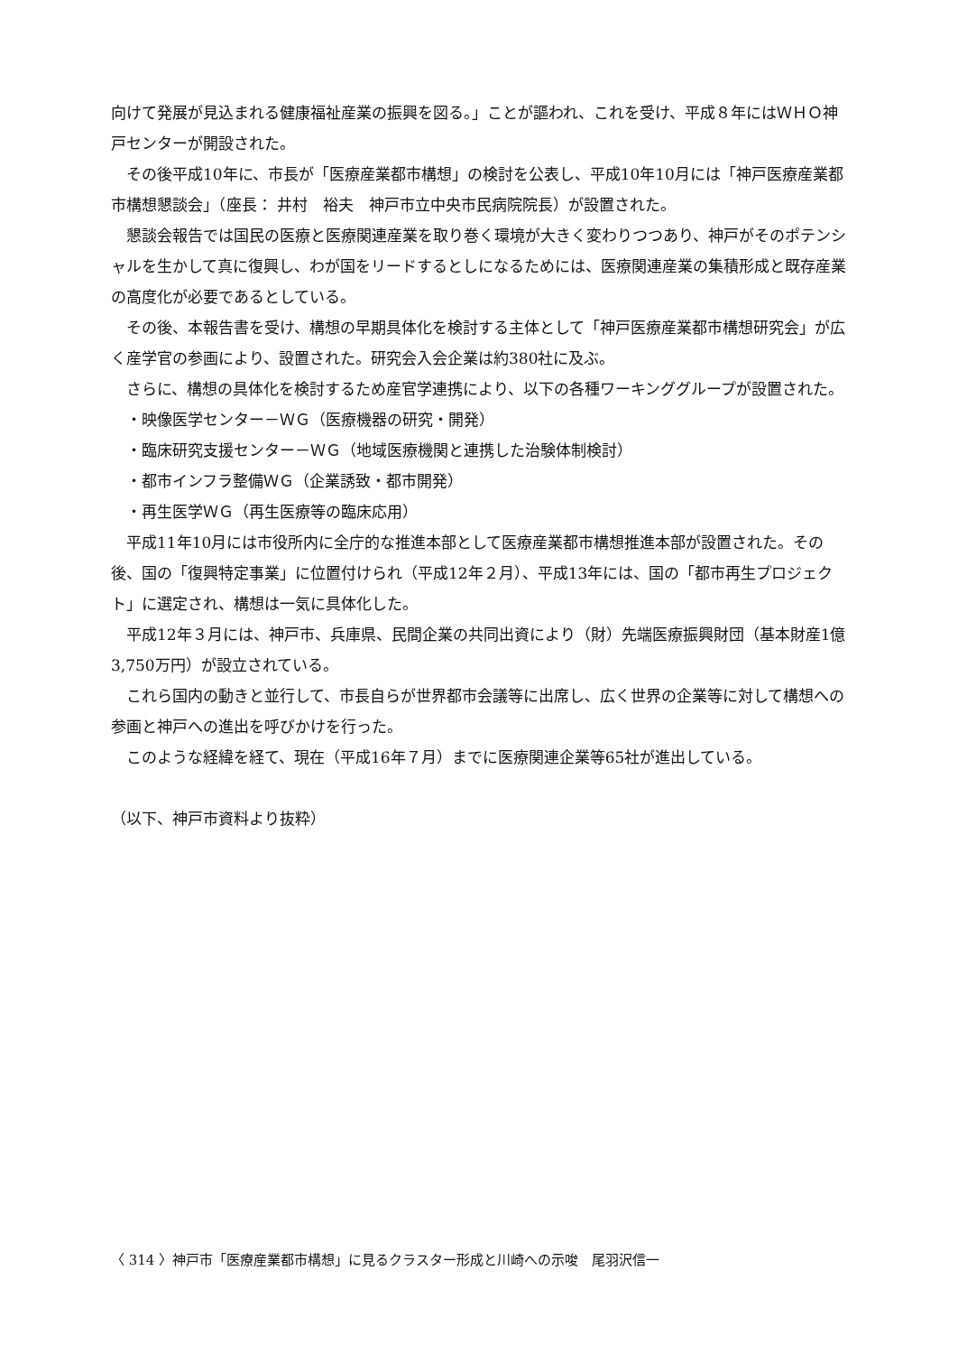向けて発展が見込まれる健康福祉産業の振興を図る。」ことが謳われ、これを受け、平成８年にはＷＨＯ神戸センターが開設された。
その後平成10年に、市長が「医療産業都市構想」の検討を公表し、平成10年10月には「神戸医療産業都市構想懇談会」（座長： 井村　裕夫　神戸市立中央市民病院院長）が設置された。
懇談会報告では国民の医療と医療関連産業を取り巻く環境が大きく変わりつつあり、神戸がそのポテンシャルを生かして真に復興し、わが国をリードするとしになるためには、医療関連産業の集積形成と既存産業の高度化が必要であるとしている。
その後、本報告書を受け、構想の早期具体化を検討する主体として「神戸医療産業都市構想研究会」が広く産学官の参画により、設置された。研究会入会企業は約380社に及ぶ。
さらに、構想の具体化を検討するため産官学連携により、以下の各種ワーキンググループが設置された。
・映像医学センター－ＷＧ（医療機器の研究・開発）
・臨床研究支援センター－ＷＧ（地域医療機関と連携した治験体制検討）
・都市インフラ整備ＷＧ（企業誘致・都市開発）
・再生医学ＷＧ（再生医療等の臨床応用）
平成11年10月には市役所内に全庁的な推進本部として医療産業都市構想推進本部が設置された。その後、国の「復興特定事業」に位置付けられ（平成12年２月）、平成13年には、国の「都市再生プロジェクト」に選定され、構想は一気に具体化した。
平成12年３月には、神戸市、兵庫県、民間企業の共同出資により（財）先端医療振興財団（基本財産1億3,750万円）が設立されている。
これら国内の動きと並行して、市長自らが世界都市会議等に出席し、広く世界の企業等に対して構想への参画と神戸への進出を呼びかけを行った。
このような経緯を経て、現在（平成16年７月）までに医療関連企業等65社が進出している。
（以下、神戸市資料より抜粋）
〈 314 〉神戸市「医療産業都市構想」に見るクラスター形成と川崎への示唆　尾羽沢信一